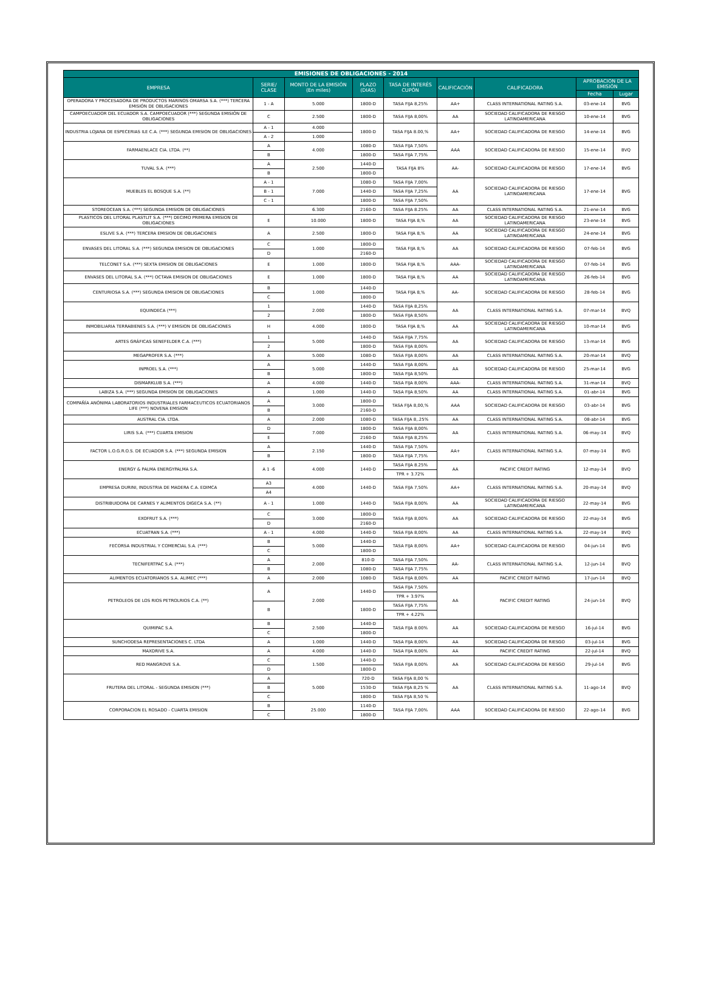| EMISIONES DE OBLIGACIONES - 2014 | | | | | | | | |
| --- | --- | --- | --- | --- | --- | --- | --- | --- |
| EMPRESA | SERIE/ CLASE | MONTO DE LA EMISIÓN (En miles) | PLAZO (DIAS) | TASA DE INTERÉS CUPÓN | CALIFICACIÓN | CALIFICADORA | APROBACION DE LA EMISIÓN | |
| | | | | | | | Fecha | Lugar |
| OPERADORA Y PROCESADORA DE PRODUCTOS MARINOS OMARSA S.A. (***) TERCERA EMISIÓN DE OBLIGACIONES | 1 - A | 5.000 | 1800-D | TASA FIJA 8,25% | AA+ | CLASS INTERNATIONAL RATING S.A. | 03-ene-14 | BVG |
| CAMPOECUADOR DEL ECUADOR S.A. CAMPOECUADOR (***) SEGUNDA EMISIÓN DE OBLIGACIONES | C | 2.500 | 1800-D | TASA FIJA 8,00% | AA | SOCIEDAD CALIFICADORA DE RIESGO LATINOAMERICANA | 10-ene-14 | BVG |
| INDUSTRIA LOJANA DE ESPECERIAS ILE C.A. (***) SEGUNDA EMISION DE OBLIGACIONES | A - 1 | 4.000 | 1800-D | TASA FIJA 8.00,% | AA+ | SOCIEDAD CALIFICADORA DE RIESGO | 14-ene-14 | BVG |
| | A - 2 | 1.000 | | | | | | |
| FARMAENLACE CIA. LTDA. (**) | A | 4.000 | 1080-D | TASA FIJA 7,50% | AAA | SOCIEDAD CALIFICADORA DE RIESGO | 15-ene-14 | BVQ |
| | B | | 1800-D | TASA FIJA 7,75% | | | | |
| TUVAL S.A. (***) | A | 2.500 | 1440-D | TASA FIJA 8% | AA- | SOCIEDAD CALIFICADORA DE RIESGO | 17-ene-14 | BVG |
| | B | | 1800-D | | | | | |
| MUEBLES EL BOSQUE S.A. (**) | A - 1 | 7.000 | 1080-D | TASA FIJA 7,00% | AA | SOCIEDAD CALIFICADORA DE RIESGO LATINOAMERICANA | 17-ene-14 | BVG |
| | B - 1 | | 1440-D | TASA FIJA 7,25% | | | | |
| | C - 1 | | 1800-D | TASA FIJA 7,50% | | | | |
| STOREOCEAN S.A. (***) SEGUNDA EMISION DE OBLIGACIONES | | 6.300 | 2160-D | TASA FIJA 8.25% | AA | CLASS INTERNATIONAL RATING S.A. | 21-ene-14 | BVG |
| PLASTICOS DEL LITORAL PLASTLIT S.A. (***) DECIMO PRIMERA EMISION DE OBLIGACIONES | E | 10.000 | 1800-D | TASA FIJA 8,% | AA | SOCIEDAD CALIFICADORA DE RIESGO LATINOAMERICANA | 23-ene-14 | BVG |
| ESLIVE S.A. (***) TERCERA EMISION DE OBLIGACIONES | A | 2.500 | 1800-D | TASA FIJA 8,% | AA | SOCIEDAD CALIFICADORA DE RIESGO LATINOAMERICANA | 24-ene-14 | BVG |
| ENVASES DEL LITORAL S.A. (***) SEGUNDA EMISION DE OBLIGACIONES | C | 1.000 | 1800-D | TASA FIJA 8,% | AA | SOCIEDAD CALIFICADORA DE RIESGO | 07-feb-14 | BVG |
| | D | | 2160-D | | | | | |
| TELCONET S.A. (***) SEXTA EMISION DE OBLIGACIONES | E | 1.000 | 1800-D | TASA FIJA 8,% | AAA- | SOCIEDAD CALIFICADORA DE RIESGO LATINOAMERICANA | 07-feb-14 | BVG |
| ENVASES DEL LITORAL S.A. (***) OCTAVA EMISION DE OBLIGACIONES | E | 1.000 | 1800-D | TASA FIJA 8,% | AA | SOCIEDAD CALIFICADORA DE RIESGO LATINOAMERICANA | 26-feb-14 | BVG |
| CENTURIOSA S.A. (***) SEGUNDA EMISION DE OBLIGACIONES | B | 1.000 | 1440-D | TASA FIJA 8,% | AA- | SOCIEDAD CALIFICADORA DE RIESGO | 28-feb-14 | BVG |
| | C | | 1800-D | | | | | |
| EQUINDECA (***) | 1 | 2.000 | 1440-D | TASA FIJA 8,25% | AA | CLASS INTERNATIONAL RATING S.A. | 07-mar-14 | BVQ |
| | 2 | | 1800-D | TASA FIJA 8,50% | | | | |
| INMOBILIARIA TERRABIENES S.A. (***) V EMISION DE OBLIGACIONES | H | 4.000 | 1800-D | TASA FIJA 8,% | AA | SOCIEDAD CALIFICADORA DE RIESGO LATINOAMERICANA | 10-mar-14 | BVG |
| ARTES GRÁFICAS SENEFELDER C.A. (***) | 1 | 5.000 | 1440-D | TASA FIJA 7,75% | AA | SOCIEDAD CALIFICADORA DE RIESGO | 13-mar-14 | BVG |
| | 2 | | 1800-D | TASA FIJA 8,00% | | | | |
| MEGAPROFER S.A. (***) | A | 5.000 | 1080-D | TASA FIJA 8,00% | AA | CLASS INTERNATIONAL RATING S.A. | 20-mar-14 | BVQ |
| INPROEL S.A. (***) | A | 5.000 | 1440-D | TASA FIJA 8,00% | AA | SOCIEDAD CALIFICADORA DE RIESGO | 25-mar-14 | BVG |
| | B | | 1800-D | TASA FIJA 8,50% | | | | |
| DISMARKLUB S.A. (***) | A | 4.000 | 1440-D | TASA FIJA 8,00% | AAA- | CLASS INTERNATIONAL RATING S.A. | 31-mar-14 | BVQ |
| LABIZA S.A. (***) SEGUNDA EMISION DE OBLIGACIONES | A | 1.000 | 1440-D | TASA FIJA 8,50% | AA | CLASS INTERNATIONAL RATING S.A. | 01-abr-14 | BVG |
| COMPAÑÍA ANÓNIMA LABORATORIOS INDUSTRIALES FARMACEUTICOS ECUATORIANOS LIFE (***) NOVENA EMISION | A | 3.000 | 1800-D | TASA FIJA 8,00,% | AAA | SOCIEDAD CALIFICADORA DE RIESGO | 03-abr-14 | BVG |
| | B | | 2160-D | | | | | |
| AUSTRAL CIA. LTDA. | A | 2.000 | 1080-D | TASA FIJA 8,.25% | AA | CLASS INTERNATIONAL RATING S.A. | 08-abr-14 | BVG |
| LIRIS S.A. (***) CUARTA EMISION | D | 7.000 | 1800-D | TASA FIJA 8,00% | AA | CLASS INTERNATIONAL RATING S.A. | 06-may-14 | BVQ |
| | E | | 2160-D | TASA FIJA 8,25% | | | | |
| FACTOR L.O.G.R.O.S. DE ECUADOR S.A. (***) SEGUNDA EMISION | A | 2.150 | 1440-D | TASA FIJA 7,50% | AA+ | CLASS INTERNATIONAL RATING S.A. | 07-may-14 | BVG |
| | B | | 1800-D | TASA FIJA 7,75% | | | | |
| ENERGY & PALMA ENERGYPALMA S.A. | A 1 -6 | 4.000 | 1440-D | TASA FIJA 8.25% | AA | PACIFIC CREDIT RATING | 12-may-14 | BVQ |
| | | | | TPR + 3.72% | | | | |
| EMPRESA DURINI, INDUSTRIA DE MADERA C.A. EDIMCA | A3 | 4.000 | 1440-D | TASA FIJA 7,50% | AA+ | CLASS INTERNATIONAL RATING S.A. | 20-may-14 | BVQ |
| | A4 | | | | | | | |
| DISTRIBUIDORA DE CARNES Y ALIMENTOS DIGECA S.A. (**) | A - 1 | 1.000 | 1440-D | TASA FIJA 8,00% | AA | SOCIEDAD CALIFICADORA DE RIESGO LATINOAMERICANA | 22-may-14 | BVG |
| EXOFRUT S.A. (***) | C | 3.000 | 1800-D | TASA FIJA 8,00% | AA | SOCIEDAD CALIFICADORA DE RIESGO | 22-may-14 | BVG |
| | D | | 2160-D | | | | | |
| ECUATRAN S.A. (***) | A - 1 | 4.000 | 1440-D | TASA FIJA 8,00% | AA | CLASS INTERNATIONAL RATING S.A. | 22-may-14 | BVQ |
| FECORSA INDUSTRIAL Y COMERCIAL S.A. (***) | B | 5.000 | 1440-D | TASA FIJA 8,00% | AA+ | SOCIEDAD CALIFICADORA DE RIESGO | 04-jun-14 | BVG |
| | C | | 1800-D | | | | | |
| TECNIFERTPAC S.A. (***) | A | 2.000 | 810-D | TASA FIJA 7,50% | AA- | CLASS INTERNATIONAL RATING S.A. | 12-jun-14 | BVQ |
| | B | | 1080-D | TASA FIJA 7,75% | | | | |
| ALIMENTOS ECUATORIANOS S.A. ALIMEC (***) | A | 2.000 | 1080-D | TASA FIJA 8,00% | AA | PACIFIC CREDIT RATING | 17-jun-14 | BVQ |
| PETROLEOS DE LOS RIOS PETROLRIOS C.A. (**) | A | 2.000 | 1440-D | TASA FIJA 7,50% | AA | PACIFIC CREDIT RATING | 24-jun-14 | BVQ |
| | | | | TPR + 3.97% | | | | |
| | B | | 1800-D | TASA FIJA 7,75% | | | | |
| | | | | TPR + 4.22% | | | | |
| QUIMIPAC S.A. | B | 2.500 | 1440-D | TASA FIJA 8.00% | AA | SOCIEDAD CALIFICADORA DE RIESGO | 16-jul-14 | BVG |
| | C | | 1800-D | | | | | |
| SUNCHODESA REPRESENTACIONES C. LTDA | A | 1.000 | 1440-D | TASA FIJA 8,00% | AA | SOCIEDAD CALIFICADORA DE RIESGO | 03-jul-14 | BVG |
| MAXDRIVE S.A. | A | 4.000 | 1440-D | TASA FIJA 8,00% | AA | PACIFIC CREDIT RATING | 22-jul-14 | BVQ |
| RED MANGROVE S.A. | C | 1.500 | 1440-D | TASA FIJA 8,00% | AA | SOCIEDAD CALIFICADORA DE RIESGO | 29-jul-14 | BVG |
| | D | | 1800-D | | | | | |
| FRUTERA DEL LITORAL - SEGUNDA EMISION (***) | A | 5.000 | 720-D | TASA FIJA 8,00 % | AA | CLASS INTERNATIONAL RATING S.A. | 11-ago-14 | BVQ |
| | B | | 1530-D | TASA FIJA 8,25 % | | | | |
| | C | | 1800-D | TASA FIJA 8,50 % | | | | |
| CORPORACION EL ROSADO - CUARTA EMISION | B | 25.000 | 1140-D | TASA FIJA 7,00% | AAA | SOCIEDAD CALIFICADORA DE RIESGO | 22-ago-14 | BVG |
| | C | | 1800-D | | | | | |